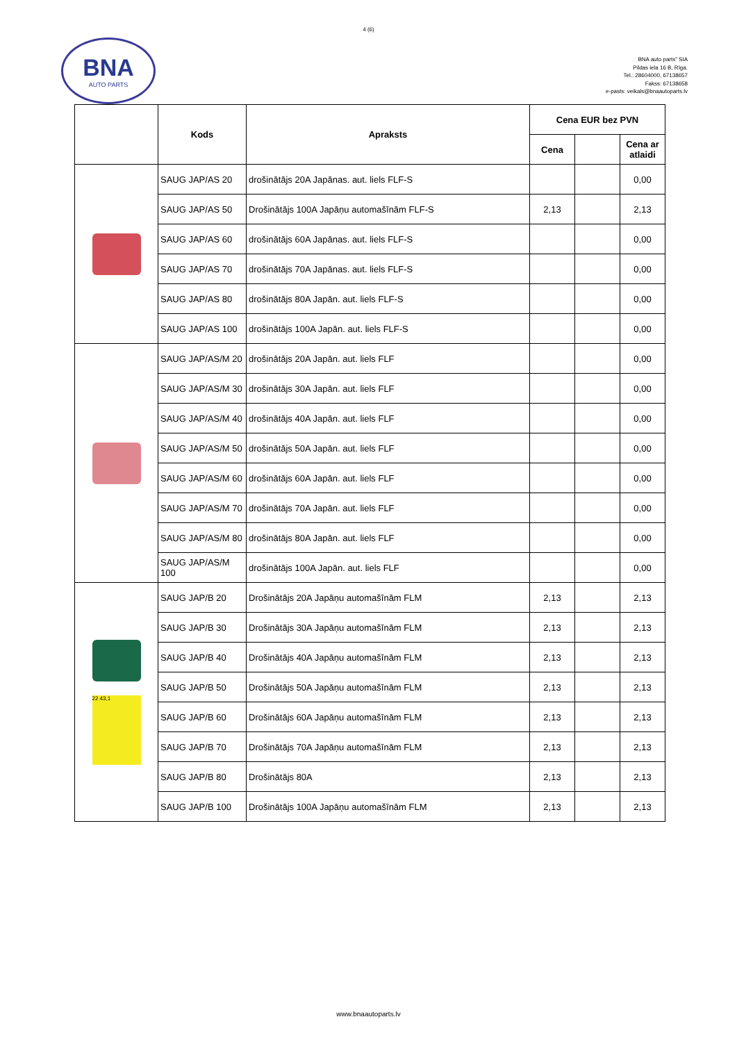4 (6)
BNA
AUTO PARTS
BNA auto parts” SIA
Pildas iela 16 B, Rīga.
Tel.: 28604000, 67138657
Fakss: 67138658
e-pasts: veikals@bnaautoparts.lv
| | Kods | Apraksts | Cena EUR bez PVN | | |
| --- | --- | --- | --- | --- | --- |
| | | | Cena | | Cena ar atlaidi |
| | SAUG JAP/AS 20 | drošinātājs 20A Japānas. aut. liels FLF-S | | | 0,00 |
| | SAUG JAP/AS 50 | Drošinātājs 100A Japāņu automašīnām FLF-S | 2,13 | | 2,13 |
| | SAUG JAP/AS 60 | drošinātājs 60A Japānas. aut. liels FLF-S | | | 0,00 |
| | SAUG JAP/AS 70 | drošinātājs 70A Japānas. aut. liels FLF-S | | | 0,00 |
| | SAUG JAP/AS 80 | drošinātājs 80A Japān. aut. liels FLF-S | | | 0,00 |
| | SAUG JAP/AS 100 | drošinātājs 100A Japān. aut. liels FLF-S | | | 0,00 |
| | SAUG JAP/AS/M 20 | drošinātājs 20A Japān. aut. liels FLF | | | 0,00 |
| | SAUG JAP/AS/M 30 | drošinātājs 30A Japān. aut. liels FLF | | | 0,00 |
| | SAUG JAP/AS/M 40 | drošinātājs 40A Japān. aut. liels FLF | | | 0,00 |
| | SAUG JAP/AS/M 50 | drošinātājs 50A Japān. aut. liels FLF | | | 0,00 |
| | SAUG JAP/AS/M 60 | drošinātājs 60A Japān. aut. liels FLF | | | 0,00 |
| | SAUG JAP/AS/M 70 | drošinātājs 70A Japān. aut. liels FLF | | | 0,00 |
| | SAUG JAP/AS/M 80 | drošinātājs 80A Japān. aut. liels FLF | | | 0,00 |
| | SAUG JAP/AS/M 100 | drošinātājs 100A Japān. aut. liels FLF | | | 0,00 |
| 22 43,1 | SAUG JAP/B 20 | Drošinātājs 20A Japāņu automašīnām FLM | 2,13 | | 2,13 |
| | SAUG JAP/B 30 | Drošinātājs 30A Japāņu automašīnām FLM | 2,13 | | 2,13 |
| | SAUG JAP/B 40 | Drošinātājs 40A Japāņu automašīnām FLM | 2,13 | | 2,13 |
| | SAUG JAP/B 50 | Drošinātājs 50A Japāņu automašīnām FLM | 2,13 | | 2,13 |
| | SAUG JAP/B 60 | Drošinātājs 60A Japāņu automašīnām FLM | 2,13 | | 2,13 |
| | SAUG JAP/B 70 | Drošinātājs 70A Japāņu automašīnām FLM | 2,13 | | 2,13 |
| | SAUG JAP/B 80 | Drošinātājs 80A | 2,13 | | 2,13 |
| | SAUG JAP/B 100 | Drošinātājs 100A Japāņu automašīnām FLM | 2,13 | | 2,13 |
www.bnaautoparts.lv